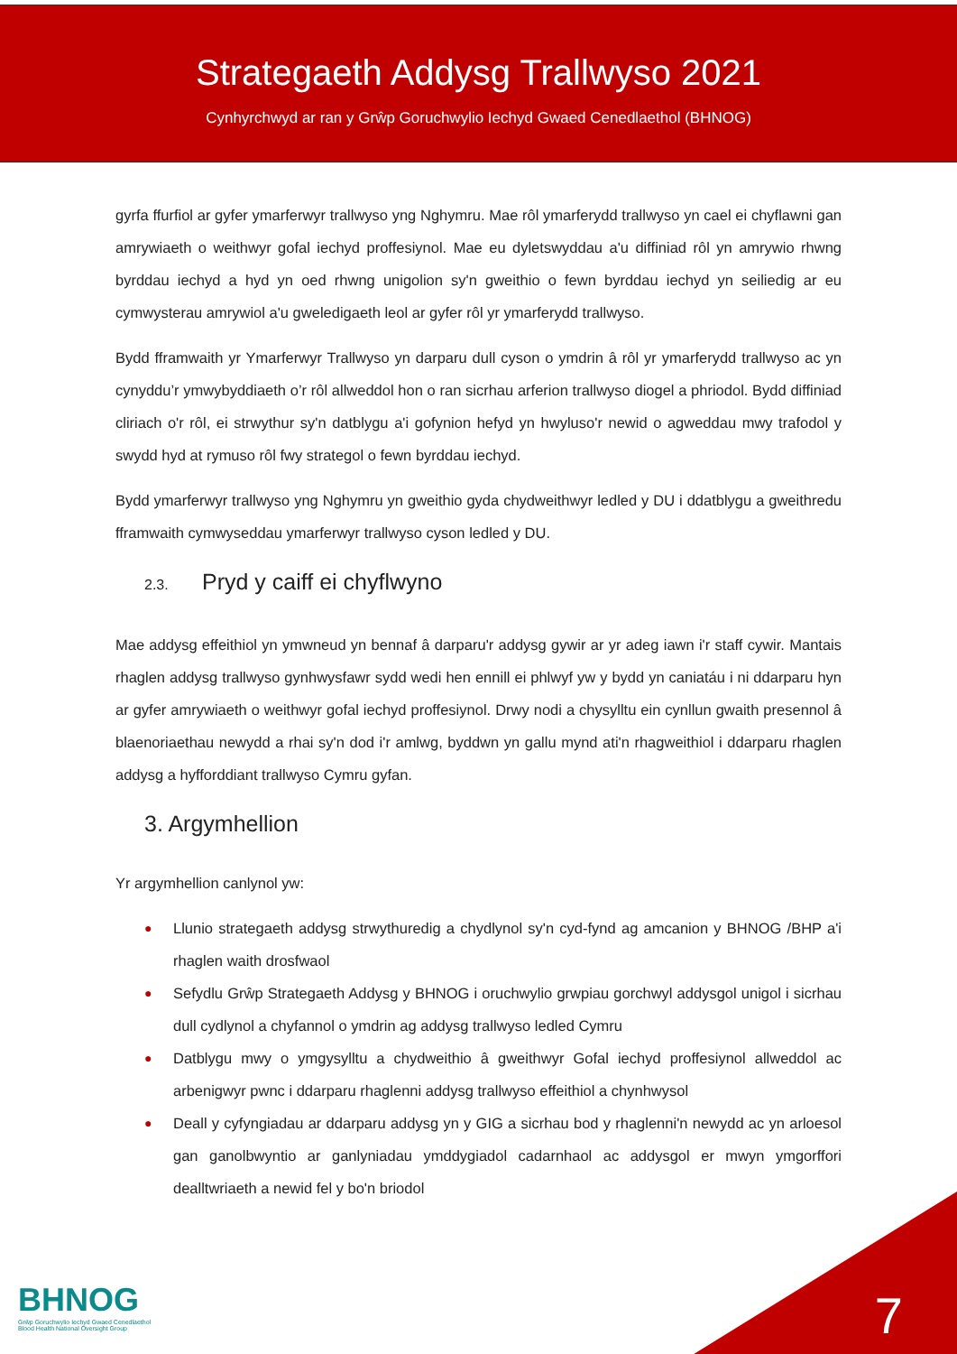Strategaeth Addysg Trallwyso 2021
Cynhyrchwyd ar ran y Grŵp Goruchwylio Iechyd Gwaed Cenedlaethol (BHNOG)
gyrfa ffurfiol ar gyfer ymarferwyr trallwyso yng Nghymru. Mae rôl ymarferydd trallwyso yn cael ei chyflawni gan amrywiaeth o weithwyr gofal iechyd proffesiynol. Mae eu dyletswyddau a'u diffiniad rôl yn amrywio rhwng byrddau iechyd a hyd yn oed rhwng unigolion sy'n gweithio o fewn byrddau iechyd yn seiliedig ar eu cymwysterau amrywiol a'u gweledigaeth leol ar gyfer rôl yr ymarferydd trallwyso.
Bydd fframwaith yr Ymarferwyr Trallwyso yn darparu dull cyson o ymdrin â rôl yr ymarferydd trallwyso ac yn cynyddu’r ymwybyddiaeth o’r rôl allweddol hon o ran sicrhau arferion trallwyso diogel a phriodol. Bydd diffiniad cliriach o'r rôl, ei strwythur sy'n datblygu a'i gofynion hefyd yn hwyluso'r newid o agweddau mwy trafodol y swydd hyd at rymuso rôl fwy strategol o fewn byrddau iechyd.
Bydd ymarferwyr trallwyso yng Nghymru yn gweithio gyda chydweithwyr ledled y DU i ddatblygu a gweithredu fframwaith cymwyseddau ymarferwyr trallwyso cyson ledled y DU.
2.3. Pryd y caiff ei chyflwyno
Mae addysg effeithiol yn ymwneud yn bennaf â darparu'r addysg gywir ar yr adeg iawn i'r staff cywir. Mantais rhaglen addysg trallwyso gynhwysfawr sydd wedi hen ennill ei phlwyf yw y bydd yn caniatáu i ni ddarparu hyn ar gyfer amrywiaeth o weithwyr gofal iechyd proffesiynol. Drwy nodi a chysylltu ein cynllun gwaith presennol â blaenoriaethau newydd a rhai sy'n dod i'r amlwg, byddwn yn gallu mynd ati'n rhagweithiol i ddarparu rhaglen addysg a hyfforddiant trallwyso Cymru gyfan.
3. Argymhellion
Yr argymhellion canlynol yw:
● Llunio strategaeth addysg strwythuredig a chydlynol sy'n cyd-fynd ag amcanion y BHNOG /BHP a'i rhaglen waith drosfwaol
● Sefydlu Grŵp Strategaeth Addysg y BHNOG i oruchwylio grwpiau gorchwyl addysgol unigol i sicrhau dull cydlynol a chyfannol o ymdrin ag addysg trallwyso ledled Cymru
● Datblygu mwy o ymgysylltu a chydweithio â gweithwyr Gofal iechyd proffesiynol allweddol ac arbenigwyr pwnc i ddarparu rhaglenni addysg trallwyso effeithiol a chynhwysol
● Deall y cyfyngiadau ar ddarparu addysg yn y GIG a sicrhau bod y rhaglenni'n newydd ac yn arloesol gan ganolbwyntio ar ganlyniadau ymddygiadol cadarnhaol ac addysgol er mwyn ymgorffori dealltwriaeth a newid fel y bo'n briodol
BHNOG
Grŵp Goruchwylio Iechyd Gwaed Cenedlaethol
Blood Health National Oversight Group
7